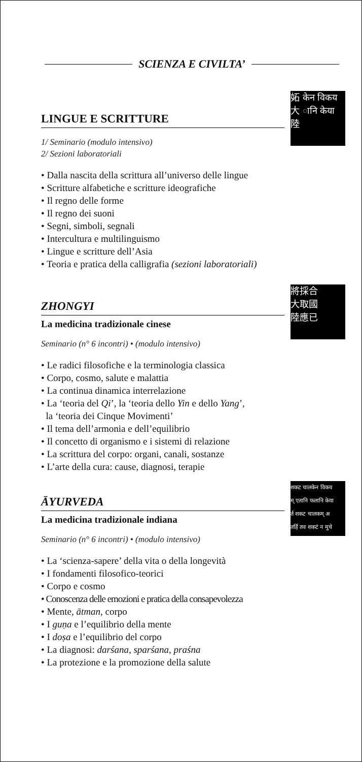SCIENZA E CIVILTA’
妬 केन विकय
大 ानि केया
陸
LINGUE E SCRITTURE
1/ Seminario (modulo intensivo)
2/ Sezioni laboratoriali
• Dalla nascita della scrittura all’universo delle lingue
• Scritture alfabetiche e scritture ideografiche
• Il regno delle forme
• Il regno dei suoni
• Segni, simboli, segnali
• Intercultura e multilinguismo
• Lingue e scritture dell’Asia
• Teoria e pratica della calligrafia (sezioni laboratoriali)
將採合
大取國
陸應已
ZHONGYI
La medicina tradizionale cinese
Seminario (n° 6 incontri) • (modulo intensivo)
• Le radici filosofiche e la terminologia classica
• Corpo, cosmo, salute e malattia
• La continua dinamica interrelazione
• La ‘teoria del Qi’, la ‘teoria dello Yin e dello Yang’,
la ‘teoria dei Cinque Movimenti’
• Il tema dell’armonia e dell’equilibrio
• Il concetto di organismo e i sistemi di relazione
• La scrittura del corpo: organi, canali, sostanze
• L’arte della cura: cause, diagnosi, terapie
शकट चालकेन विकय
म् एतानि फलानि केया
र्त शकट चालकम् अ
तर्हि तव शकटं न मुचे
ĀYURVEDA
La medicina tradizionale indiana
Seminario (n° 6 incontri) • (modulo intensivo)
• La ‘scienza-sapere’ della vita o della longevità
• I fondamenti filosofico-teorici
• Corpo e cosmo
• Conoscenza delle emozioni e pratica della consapevolezza
• Mente, ātman, corpo
• I guṇa e l’equilibrio della mente
• I doṣa e l’equilibrio del corpo
• La diagnosi: darśana, sparśana, praśna
• La protezione e la promozione della salute